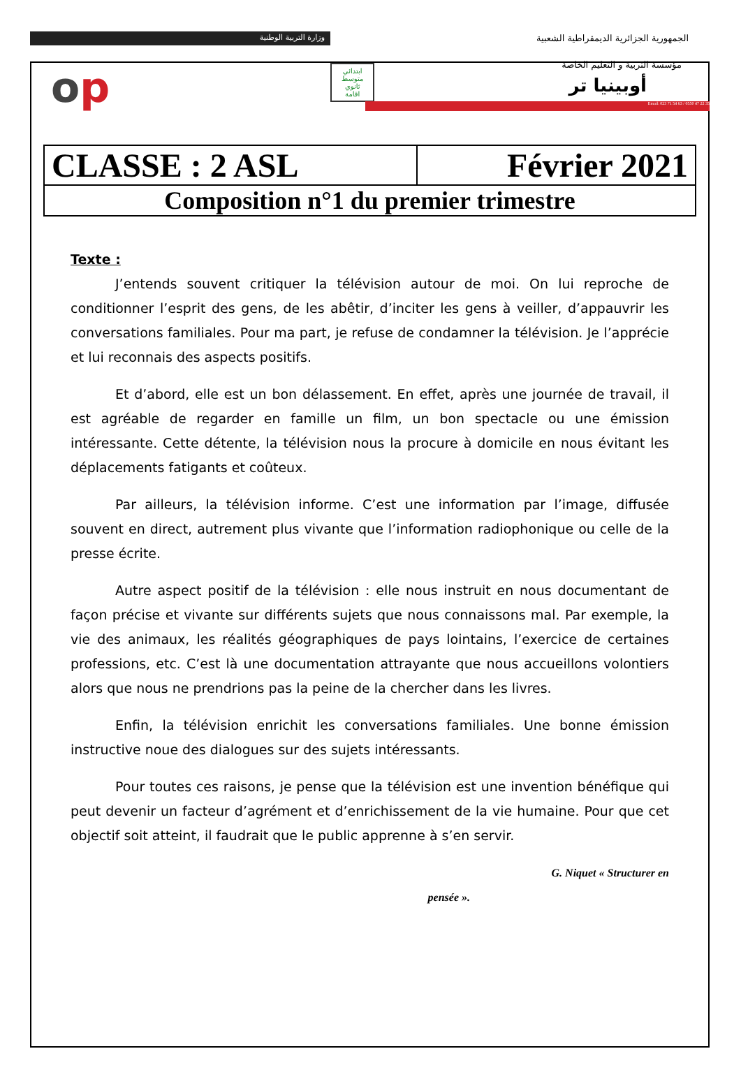وزارة التربية الوطنية
الجمهورية الجزائرية الديمقراطية الشعبية
مؤسسة التربية و التعليم الخاصة
أوبينيا تر op
ابتدائي
متوسط
ثانوي
اقامة
Email: 023 71 54 63 / 0550 47 22 35
| CLASSE : 2 ASL | Février 2021 |
| Composition n°1 du premier trimestre | |
Texte :
J’entends souvent critiquer la télévision autour de moi. On lui reproche de conditionner l’esprit des gens, de les abêtir, d’inciter les gens à veiller, d’appauvrir les conversations familiales. Pour ma part, je refuse de condamner la télévision. Je l’apprécie et lui reconnais des aspects positifs.
Et d’abord, elle est un bon délassement. En effet, après une journée de travail, il est agréable de regarder en famille un film, un bon spectacle ou une émission intéressante. Cette détente, la télévision nous la procure à domicile en nous évitant les déplacements fatigants et coûteux.
Par ailleurs, la télévision informe. C’est une information par l’image, diffusée souvent en direct, autrement plus vivante que l’information radiophonique ou celle de la presse écrite.
Autre aspect positif de la télévision : elle nous instruit en nous documentant de façon précise et vivante sur différents sujets que nous connaissons mal. Par exemple, la vie des animaux, les réalités géographiques de pays lointains, l’exercice de certaines professions, etc. C’est là une documentation attrayante que nous accueillons volontiers alors que nous ne prendrions pas la peine de la chercher dans les livres.
Enfin, la télévision enrichit les conversations familiales. Une bonne émission instructive noue des dialogues sur des sujets intéressants.
Pour toutes ces raisons, je pense que la télévision est une invention bénéfique qui peut devenir un facteur d’agrément et d’enrichissement de la vie humaine. Pour que cet objectif soit atteint, il faudrait que le public apprenne à s’en servir.
G. Niquet « Structurer en
pensée ».